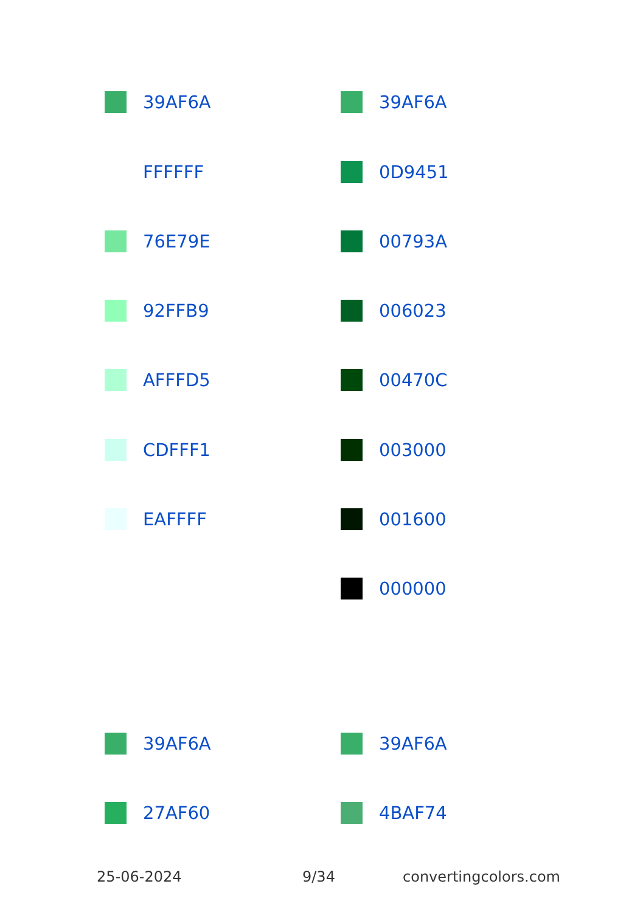39AF6A 39AF6A
FFFFFF 0D9451
76E79E 00793A
92FFB9 006023
AFFFD5 00470C
CDFFF1 003000
EAFFFF 001600
000000
39AF6A 39AF6A
27AF60 4BAF74
25-06-2024 9/34 convertingcolors.com